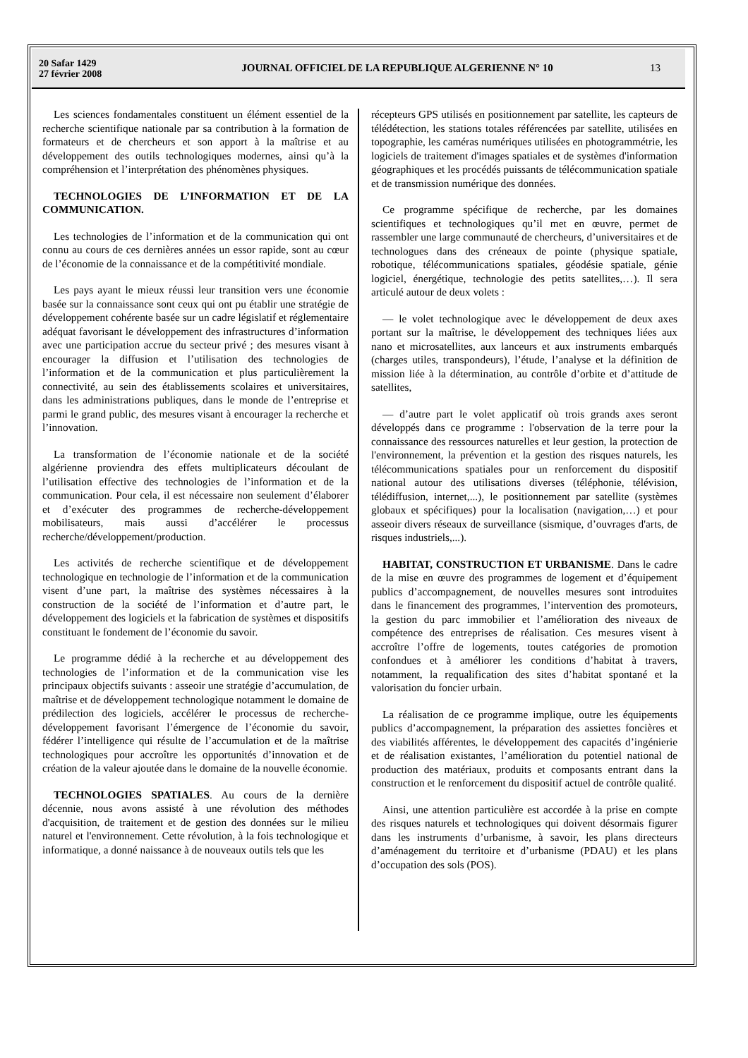20 Safar 1429
27 février 2008
JOURNAL OFFICIEL DE LA REPUBLIQUE ALGERIENNE N° 10
13
Les sciences fondamentales constituent un élément essentiel de la recherche scientifique nationale par sa contribution à la formation de formateurs et de chercheurs et son apport à la maîtrise et au développement des outils technologiques modernes, ainsi qu’à la compréhension et l’interprétation des phénomènes physiques.
TECHNOLOGIES DE L’INFORMATION ET DE LA COMMUNICATION.
Les technologies de l’information et de la communication qui ont connu au cours de ces dernières années un essor rapide, sont au cœur de l’économie de la connaissance et de la compétitivité mondiale.
Les pays ayant le mieux réussi leur transition vers une économie basée sur la connaissance sont ceux qui ont pu établir une stratégie de développement cohérente basée sur un cadre législatif et réglementaire adéquat favorisant le développement des infrastructures d’information avec une participation accrue du secteur privé ; des mesures visant à encourager la diffusion et l’utilisation des technologies de l’information et de la communication et plus particulièrement la connectivité, au sein des établissements scolaires et universitaires, dans les administrations publiques, dans le monde de l’entreprise et parmi le grand public, des mesures visant à encourager la recherche et l’innovation.
La transformation de l’économie nationale et de la société algérienne proviendra des effets multiplicateurs découlant de l’utilisation effective des technologies de l’information et de la communication. Pour cela, il est nécessaire non seulement d’élaborer et d’exécuter des programmes de recherche-développement mobilisateurs, mais aussi d’accélérer le processus recherche/développement/production.
Les activités de recherche scientifique et de développement technologique en technologie de l’information et de la communication visent d’une part, la maîtrise des systèmes nécessaires à la construction de la société de l’information et d’autre part, le développement des logiciels et la fabrication de systèmes et dispositifs constituant le fondement de l’économie du savoir.
Le programme dédié à la recherche et au développement des technologies de l’information et de la communication vise les principaux objectifs suivants : asseoir une stratégie d’accumulation, de maîtrise et de développement technologique notamment le domaine de prédilection des logiciels, accélérer le processus de recherche-développement favorisant l’émergence de l’économie du savoir, fédérer l’intelligence qui résulte de l’accumulation et de la maîtrise technologiques pour accroître les opportunités d’innovation et de création de la valeur ajoutée dans le domaine de la nouvelle économie.
TECHNOLOGIES SPATIALES. Au cours de la dernière décennie, nous avons assisté à une révolution des méthodes d'acquisition, de traitement et de gestion des données sur le milieu naturel et l'environnement. Cette révolution, à la fois technologique et informatique, a donné naissance à de nouveaux outils tels que les
récepteurs GPS utilisés en positionnement par satellite, les capteurs de télédétection, les stations totales référencées par satellite, utilisées en topographie, les caméras numériques utilisées en photogrammétrie, les logiciels de traitement d'images spatiales et de systèmes d'information géographiques et les procédés puissants de télécommunication spatiale et de transmission numérique des données.
Ce programme spécifique de recherche, par les domaines scientifiques et technologiques qu’il met en œuvre, permet de rassembler une large communauté de chercheurs, d’universitaires et de technologues dans des créneaux de pointe (physique spatiale, robotique, télécommunications spatiales, géodésie spatiale, génie logiciel, énergétique, technologie des petits satellites,…). Il sera articulé autour de deux volets :
— le volet technologique avec le développement de deux axes portant sur la maîtrise, le développement des techniques liées aux nano et microsatellites, aux lanceurs et aux instruments embarqués (charges utiles, transpondeurs), l’étude, l’analyse et la définition de mission liée à la détermination, au contrôle d’orbite et d’attitude de satellites,
— d’autre part le volet applicatif où trois grands axes seront développés dans ce programme : l'observation de la terre pour la connaissance des ressources naturelles et leur gestion, la protection de l'environnement, la prévention et la gestion des risques naturels, les télécommunications spatiales pour un renforcement du dispositif national autour des utilisations diverses (téléphonie, télévision, télédiffusion, internet,...), le positionnement par satellite (systèmes globaux et spécifiques) pour la localisation (navigation,…) et pour asseoir divers réseaux de surveillance (sismique, d’ouvrages d'arts, de risques industriels,...).
HABITAT, CONSTRUCTION ET URBANISME. Dans le cadre de la mise en œuvre des programmes de logement et d’équipement publics d’accompagnement, de nouvelles mesures sont introduites dans le financement des programmes, l’intervention des promoteurs, la gestion du parc immobilier et l’amélioration des niveaux de compétence des entreprises de réalisation. Ces mesures visent à accroître l’offre de logements, toutes catégories de promotion confondues et à améliorer les conditions d’habitat à travers, notamment, la requalification des sites d’habitat spontané et la valorisation du foncier urbain.
La réalisation de ce programme implique, outre les équipements publics d’accompagnement, la préparation des assiettes foncières et des viabilités afférentes, le développement des capacités d’ingénierie et de réalisation existantes, l’amélioration du potentiel national de production des matériaux, produits et composants entrant dans la construction et le renforcement du dispositif actuel de contrôle qualité.
Ainsi, une attention particulière est accordée à la prise en compte des risques naturels et technologiques qui doivent désormais figurer dans les instruments d’urbanisme, à savoir, les plans directeurs d’aménagement du territoire et d’urbanisme (PDAU) et les plans d’occupation des sols (POS).